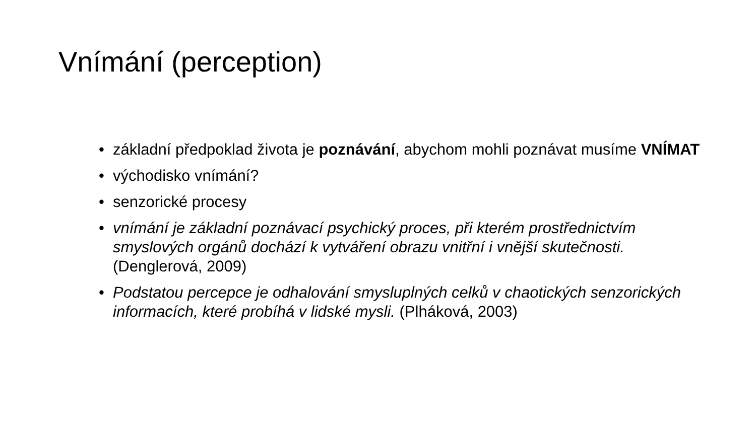Vnímání (perception)
• základní předpoklad života je poznávání, abychom mohli poznávat musíme VNÍMAT
• východisko vnímání?
• senzorické procesy
• vnímání je základní poznávací psychický proces, při kterém prostřednictvím smyslových orgánů dochází k vytváření obrazu vnitřní i vnější skutečnosti. (Denglerová, 2009)
• Podstatou percepce je odhalování smysluplných celků v chaotických senzorických informacích, které probíhá v lidské mysli. (Plháková, 2003)